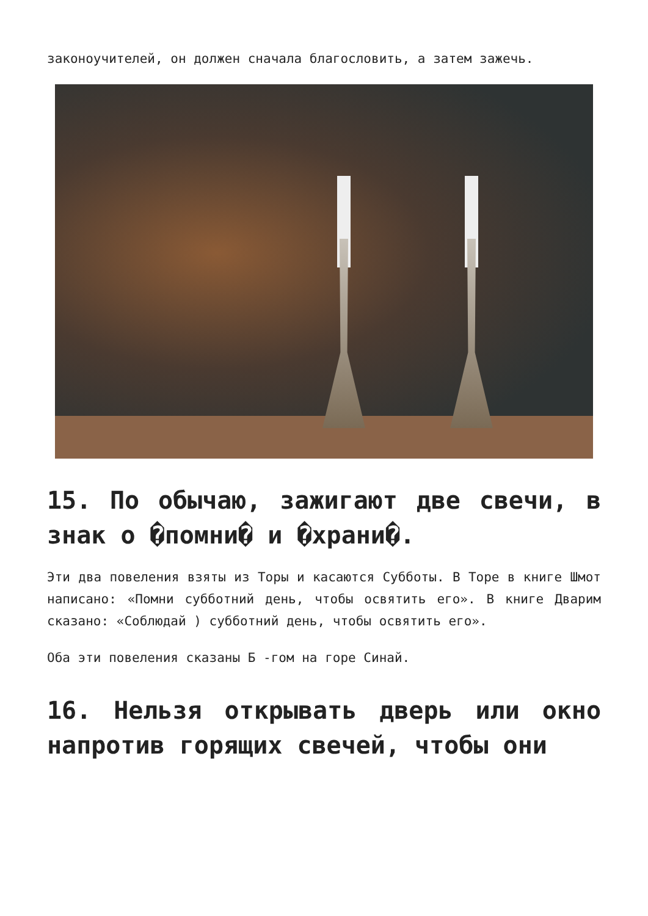законоучителей, он должен сначала благословить, а затем зажечь.
15. По обычаю, зажигают две свечи, в знак о �помни� и �храни�.
Эти два повеления взяты из Торы и касаются Субботы. В Торе в книге Шмот написано: «Помни субботний день, чтобы освятить его». В книге Дварим сказано: «Соблюдай ) субботний день, чтобы освятить его».
Оба эти повеления сказаны Б -гом на горе Синай.
16. Нельзя открывать дверь или окно напротив горящих свечей, чтобы они